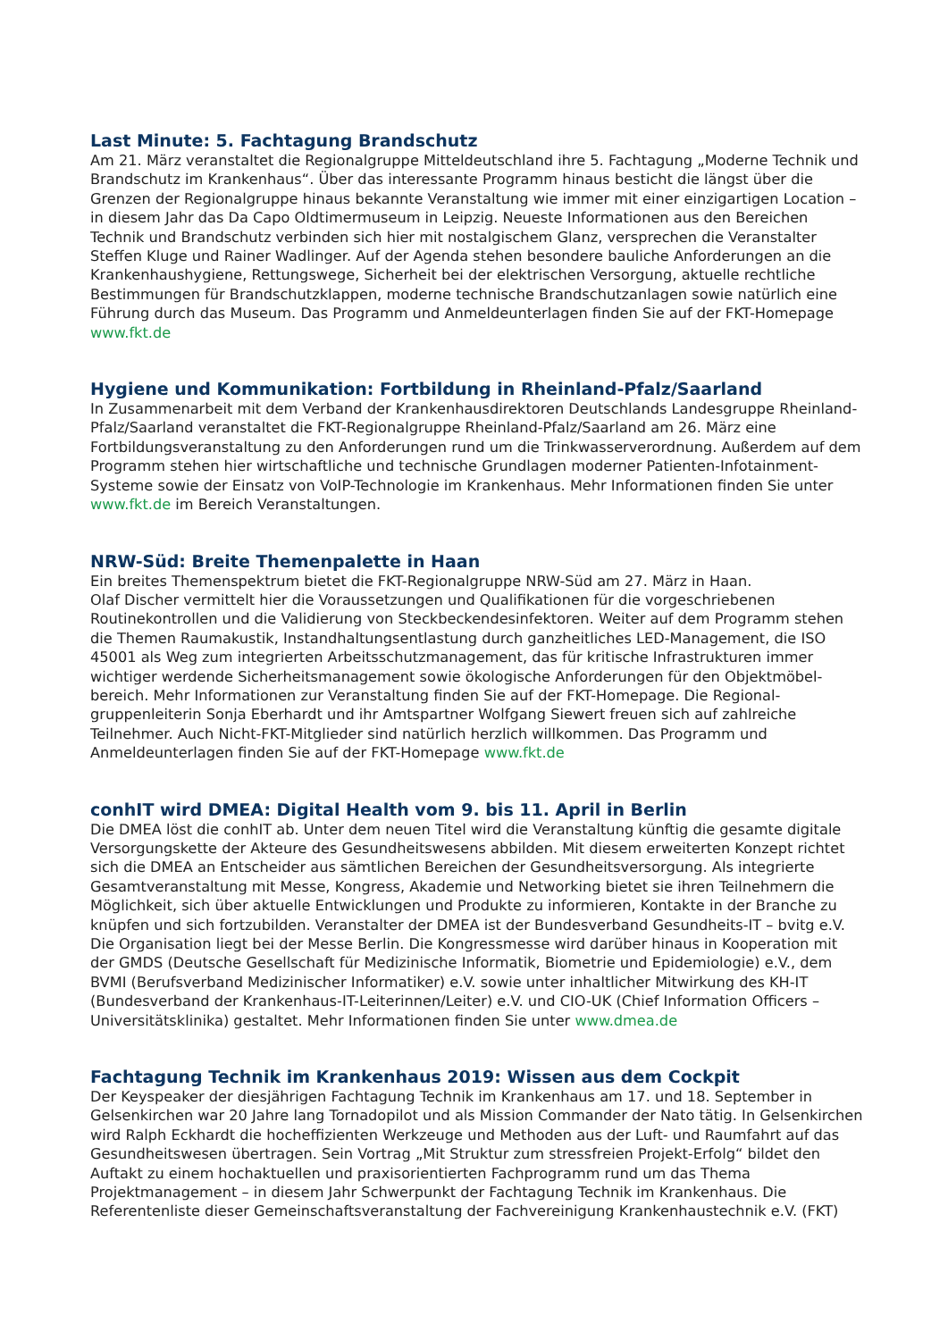Last Minute: 5. Fachtagung Brandschutz
Am 21. März veranstaltet die Regionalgruppe Mitteldeutschland ihre 5. Fachtagung „Moderne Technik und Brandschutz im Krankenhaus“. Über das interessante Programm hinaus besticht die längst über die Grenzen der Regionalgruppe hinaus bekannte Veranstaltung wie immer mit einer einzigartigen Location – in diesem Jahr das Da Capo Oldtimermuseum in Leipzig. Neueste Informationen aus den Bereichen Technik und Brandschutz verbinden sich hier mit nostalgischem Glanz, versprechen die Veranstalter Steffen Kluge und Rainer Wadlinger. Auf der Agenda stehen besondere bauliche Anforderungen an die Krankenhaushygiene, Rettungswege, Sicherheit bei der elektrischen Versorgung, aktuelle rechtliche Bestimmungen für Brandschutzklappen, moderne technische Brandschutzanlagen sowie natürlich eine Führung durch das Museum. Das Programm und Anmeldeunterlagen finden Sie auf der FKT-Homepage www.fkt.de
Hygiene und Kommunikation: Fortbildung in Rheinland-Pfalz/Saarland
In Zusammenarbeit mit dem Verband der Krankenhausdirektoren Deutschlands Landesgruppe Rheinland-Pfalz/Saarland veranstaltet die FKT-Regionalgruppe Rheinland-Pfalz/Saarland am 26. März eine Fortbildungsveranstaltung zu den Anforderungen rund um die Trinkwasserverordnung. Außerdem auf dem Programm stehen hier wirtschaftliche und technische Grundlagen moderner Patienten-Infotainment-Systeme sowie der Einsatz von VoIP-Technologie im Krankenhaus. Mehr Informationen finden Sie unter www.fkt.de im Bereich Veranstaltungen.
NRW-Süd: Breite Themenpalette in Haan
Ein breites Themenspektrum bietet die FKT-Regionalgruppe NRW-Süd am 27. März in Haan.
Olaf Discher vermittelt hier die Voraussetzungen und Qualifikationen für die vorgeschriebenen Routinekontrollen und die Validierung von Steckbeckendesinfektoren. Weiter auf dem Programm stehen die Themen Raumakustik, Instandhaltungsentlastung durch ganzheitliches LED-Management, die ISO 45001 als Weg zum integrierten Arbeitsschutzmanagement, das für kritische Infrastrukturen immer wichtiger werdende Sicherheitsmanagement sowie ökologische Anforderungen für den Objektmöbel-bereich. Mehr Informationen zur Veranstaltung finden Sie auf der FKT-Homepage. Die Regional-gruppenleiterin Sonja Eberhardt und ihr Amtspartner Wolfgang Siewert freuen sich auf zahlreiche Teilnehmer. Auch Nicht-FKT-Mitglieder sind natürlich herzlich willkommen. Das Programm und Anmeldeunterlagen finden Sie auf der FKT-Homepage www.fkt.de
conhIT wird DMEA: Digital Health vom 9. bis 11. April in Berlin
Die DMEA löst die conhIT ab. Unter dem neuen Titel wird die Veranstaltung künftig die gesamte digitale Versorgungskette der Akteure des Gesundheitswesens abbilden. Mit diesem erweiterten Konzept richtet sich die DMEA an Entscheider aus sämtlichen Bereichen der Gesundheitsversorgung. Als integrierte Gesamtveranstaltung mit Messe, Kongress, Akademie und Networking bietet sie ihren Teilnehmern die Möglichkeit, sich über aktuelle Entwicklungen und Produkte zu informieren, Kontakte in der Branche zu knüpfen und sich fortzubilden. Veranstalter der DMEA ist der Bundesverband Gesundheits-IT – bvitg e.V. Die Organisation liegt bei der Messe Berlin. Die Kongressmesse wird darüber hinaus in Kooperation mit der GMDS (Deutsche Gesellschaft für Medizinische Informatik, Biometrie und Epidemiologie) e.V., dem BVMI (Berufsverband Medizinischer Informatiker) e.V. sowie unter inhaltlicher Mitwirkung des KH-IT (Bundesverband der Krankenhaus-IT-Leiterinnen/Leiter) e.V. und CIO-UK (Chief Information Officers – Universitätsklinika) gestaltet. Mehr Informationen finden Sie unter www.dmea.de
Fachtagung Technik im Krankenhaus 2019: Wissen aus dem Cockpit
Der Keyspeaker der diesjährigen Fachtagung Technik im Krankenhaus am 17. und 18. September in Gelsenkirchen war 20 Jahre lang Tornadopilot und als Mission Commander der Nato tätig. In Gelsenkirchen wird Ralph Eckhardt die hocheffizienten Werkzeuge und Methoden aus der Luft- und Raumfahrt auf das Gesundheitswesen übertragen. Sein Vortrag „Mit Struktur zum stressfreien Projekt-Erfolg“ bildet den Auftakt zu einem hochaktuellen und praxisorientierten Fachprogramm rund um das Thema Projektmanagement – in diesem Jahr Schwerpunkt der Fachtagung Technik im Krankenhaus. Die Referentenliste dieser Gemeinschaftsveranstaltung der Fachvereinigung Krankenhaustechnik e.V. (FKT)